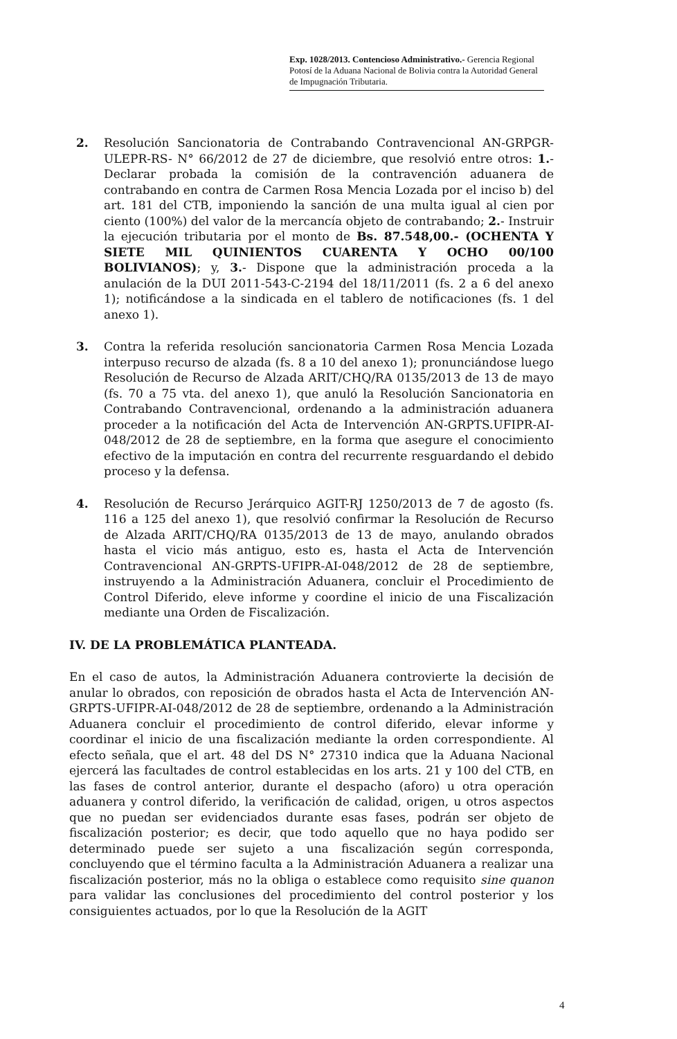Exp. 1028/2013. Contencioso Administrativo.- Gerencia Regional Potosí de la Aduana Nacional de Bolivia contra la Autoridad General de Impugnación Tributaria.
2. Resolución Sancionatoria de Contrabando Contravencional AN-GRPGR-ULEPR-RS- N° 66/2012 de 27 de diciembre, que resolvió entre otros: 1.- Declarar probada la comisión de la contravención aduanera de contrabando en contra de Carmen Rosa Mencia Lozada por el inciso b) del art. 181 del CTB, imponiendo la sanción de una multa igual al cien por ciento (100%) del valor de la mercancía objeto de contrabando; 2.- Instruir la ejecución tributaria por el monto de Bs. 87.548,00.- (OCHENTA Y SIETE MIL QUINIENTOS CUARENTA Y OCHO 00/100 BOLIVIANOS); y, 3.- Dispone que la administración proceda a la anulación de la DUI 2011-543-C-2194 del 18/11/2011 (fs. 2 a 6 del anexo 1); notificándose a la sindicada en el tablero de notificaciones (fs. 1 del anexo 1).
3. Contra la referida resolución sancionatoria Carmen Rosa Mencia Lozada interpuso recurso de alzada (fs. 8 a 10 del anexo 1); pronunciándose luego Resolución de Recurso de Alzada ARIT/CHQ/RA 0135/2013 de 13 de mayo (fs. 70 a 75 vta. del anexo 1), que anuló la Resolución Sancionatoria en Contrabando Contravencional, ordenando a la administración aduanera proceder a la notificación del Acta de Intervención AN-GRPTS.UFIPR-AI-048/2012 de 28 de septiembre, en la forma que asegure el conocimiento efectivo de la imputación en contra del recurrente resguardando el debido proceso y la defensa.
4. Resolución de Recurso Jerárquico AGIT-RJ 1250/2013 de 7 de agosto (fs. 116 a 125 del anexo 1), que resolvió confirmar la Resolución de Recurso de Alzada ARIT/CHQ/RA 0135/2013 de 13 de mayo, anulando obrados hasta el vicio más antiguo, esto es, hasta el Acta de Intervención Contravencional AN-GRPTS-UFIPR-AI-048/2012 de 28 de septiembre, instruyendo a la Administración Aduanera, concluir el Procedimiento de Control Diferido, eleve informe y coordine el inicio de una Fiscalización mediante una Orden de Fiscalización.
IV. DE LA PROBLEMÁTICA PLANTEADA.
En el caso de autos, la Administración Aduanera controvierte la decisión de anular lo obrados, con reposición de obrados hasta el Acta de Intervención AN-GRPTS-UFIPR-AI-048/2012 de 28 de septiembre, ordenando a la Administración Aduanera concluir el procedimiento de control diferido, elevar informe y coordinar el inicio de una fiscalización mediante la orden correspondiente. Al efecto señala, que el art. 48 del DS N° 27310 indica que la Aduana Nacional ejercerá las facultades de control establecidas en los arts. 21 y 100 del CTB, en las fases de control anterior, durante el despacho (aforo) u otra operación aduanera y control diferido, la verificación de calidad, origen, u otros aspectos que no puedan ser evidenciados durante esas fases, podrán ser objeto de fiscalización posterior; es decir, que todo aquello que no haya podido ser determinado puede ser sujeto a una fiscalización según corresponda, concluyendo que el término faculta a la Administración Aduanera a realizar una fiscalización posterior, más no la obliga o establece como requisito sine quanon para validar las conclusiones del procedimiento del control posterior y los consiguientes actuados, por lo que la Resolución de la AGIT
4